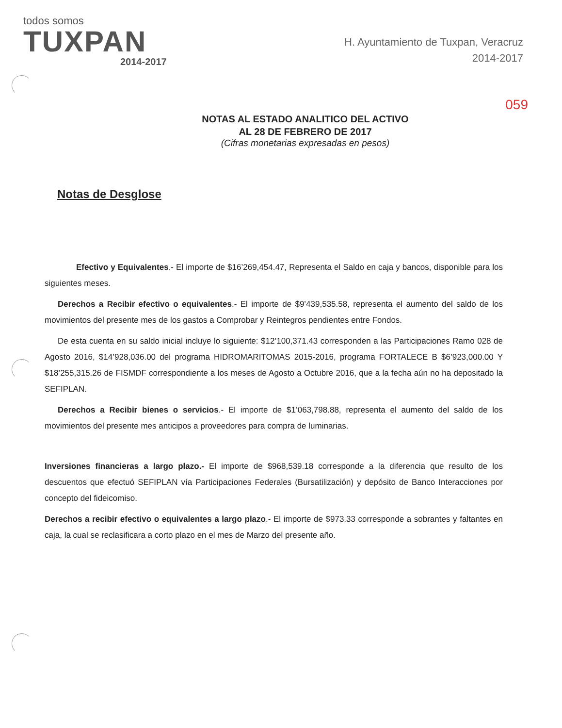todos somos
TUXPAN
2014-2017
H. Ayuntamiento de Tuxpan, Veracruz
2014-2017
059
NOTAS AL ESTADO ANALITICO DEL ACTIVO
AL 28 DE FEBRERO DE 2017
(Cifras monetarias expresadas en pesos)
Notas de Desglose
Efectivo y Equivalentes.- El importe de $16’269,454.47, Representa el Saldo en caja y bancos, disponible para los siguientes meses.
Derechos a Recibir efectivo o equivalentes.- El importe de $9’439,535.58, representa el aumento del saldo de los movimientos del presente mes de los gastos a Comprobar y Reintegros pendientes entre Fondos.
De esta cuenta en su saldo inicial incluye lo siguiente: $12’100,371.43 corresponden a las Participaciones Ramo 028 de Agosto 2016, $14’928,036.00 del programa HIDROMARITOMAS 2015-2016, programa FORTALECE B $6’923,000.00 Y $18’255,315.26 de FISMDF correspondiente a los meses de Agosto a Octubre 2016, que a la fecha aún no ha depositado la SEFIPLAN.
Derechos a Recibir bienes o servicios.- El importe de $1’063,798.88, representa el aumento del saldo de los movimientos del presente mes anticipos a proveedores para compra de luminarias.
Inversiones financieras a largo plazo.- El importe de $968,539.18 corresponde a la diferencia que resulto de los descuentos que efectuó SEFIPLAN vía Participaciones Federales (Bursatilización) y depósito de Banco Interacciones por concepto del fideicomiso.
Derechos a recibir efectivo o equivalentes a largo plazo.- El importe de $973.33 corresponde a sobrantes y faltantes en caja, la cual se reclasificara a corto plazo en el mes de Marzo del presente año.